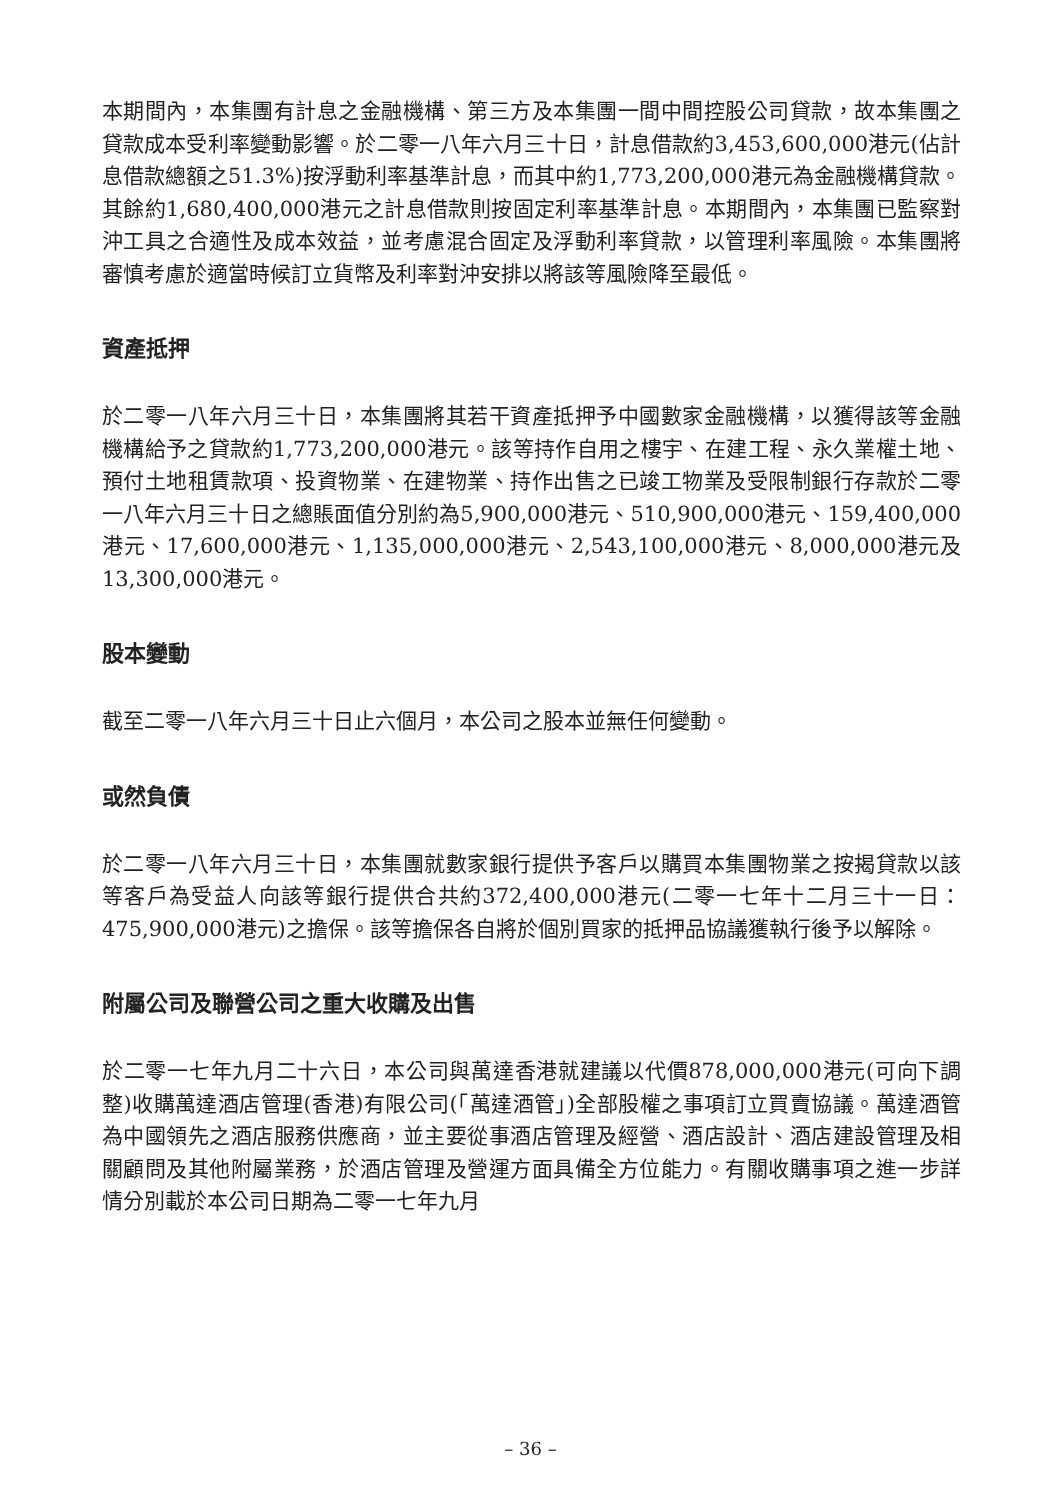本期間內，本集團有計息之金融機構、第三方及本集團一間中間控股公司貸款，故本集團之貸款成本受利率變動影響。於二零一八年六月三十日，計息借款約3,453,600,000港元(佔計息借款總額之51.3%)按浮動利率基準計息，而其中約1,773,200,000港元為金融機構貸款。其餘約1,680,400,000港元之計息借款則按固定利率基準計息。本期間內，本集團已監察對沖工具之合適性及成本效益，並考慮混合固定及浮動利率貸款，以管理利率風險。本集團將審慎考慮於適當時候訂立貨幣及利率對沖安排以將該等風險降至最低。
資產抵押
於二零一八年六月三十日，本集團將其若干資產抵押予中國數家金融機構，以獲得該等金融機構給予之貸款約1,773,200,000港元。該等持作自用之樓宇、在建工程、永久業權土地、預付土地租賃款項、投資物業、在建物業、持作出售之已竣工物業及受限制銀行存款於二零一八年六月三十日之總賬面值分別約為5,900,000港元、510,900,000港元、159,400,000港元、17,600,000港元、1,135,000,000港元、2,543,100,000港元、8,000,000港元及13,300,000港元。
股本變動
截至二零一八年六月三十日止六個月，本公司之股本並無任何變動。
或然負債
於二零一八年六月三十日，本集團就數家銀行提供予客戶以購買本集團物業之按揭貸款以該等客戶為受益人向該等銀行提供合共約372,400,000港元(二零一七年十二月三十一日：475,900,000港元)之擔保。該等擔保各自將於個別買家的抵押品協議獲執行後予以解除。
附屬公司及聯營公司之重大收購及出售
於二零一七年九月二十六日，本公司與萬達香港就建議以代價878,000,000港元(可向下調整)收購萬達酒店管理(香港)有限公司(「萬達酒管」)全部股權之事項訂立買賣協議。萬達酒管為中國領先之酒店服務供應商，並主要從事酒店管理及經營、酒店設計、酒店建設管理及相關顧問及其他附屬業務，於酒店管理及營運方面具備全方位能力。有關收購事項之進一步詳情分別載於本公司日期為二零一七年九月
– 36 –